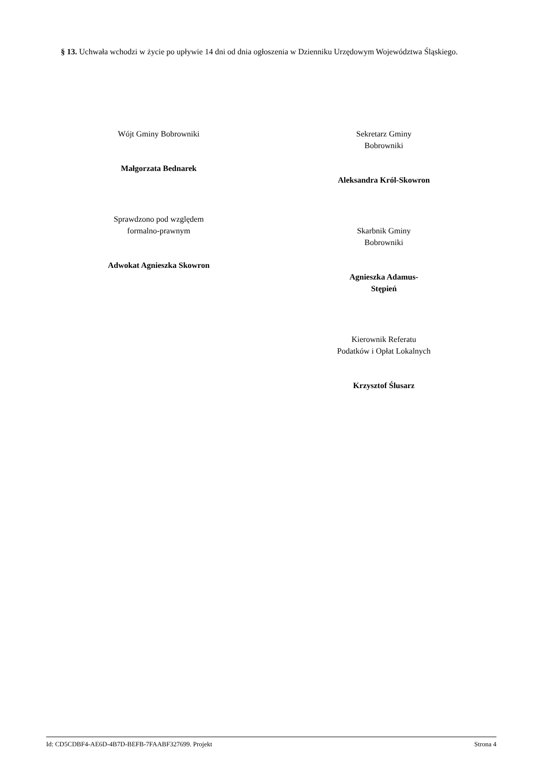§ 13. Uchwała wchodzi w życie po upływie 14 dni od dnia ogłoszenia w Dzienniku Urzędowym Województwa Śląskiego.
Wójt Gminy Bobrowniki
Małgorzata Bednarek
Sprawdzono pod względem
formalno-prawnym
Adwokat Agnieszka Skowron
Sekretarz Gminy
Bobrowniki
Aleksandra Król-Skowron
Skarbnik Gminy
Bobrowniki
Agnieszka Adamus-
Stępień
Kierownik Referatu
Podatków i Opłat Lokalnych
Krzysztof Ślusarz
Id: CD5CDBF4-AE6D-4B7D-BEFB-7FAABF327699. Projekt Strona 4